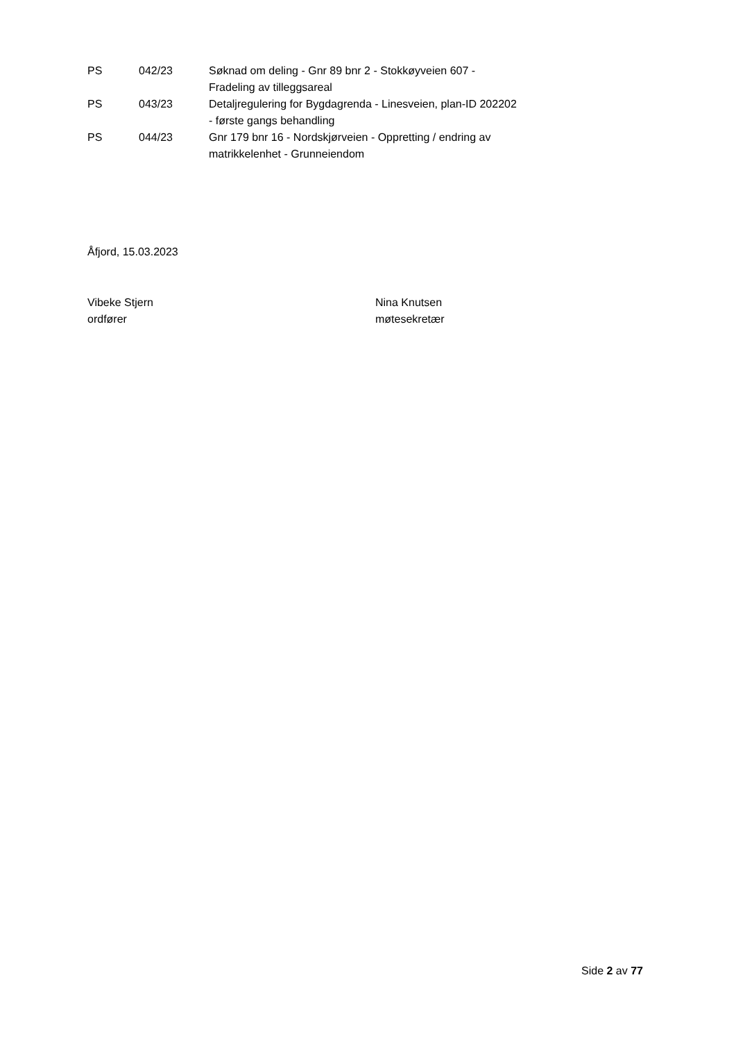| PS | 042/23 | Søknad om deling - Gnr 89 bnr 2 - Stokkøyveien 607 - Fradeling av tilleggsareal |
| PS | 043/23 | Detaljregulering for Bygdagrenda - Linesveien, plan-ID 202202 - første gangs behandling |
| PS | 044/23 | Gnr 179 bnr 16 - Nordskjørveien - Oppretting / endring av matrikkelenhet - Grunneiendom |
Åfjord, 15.03.2023
Vibeke Stjern
ordfører
Nina Knutsen
møtesekretær
Side 2 av 77